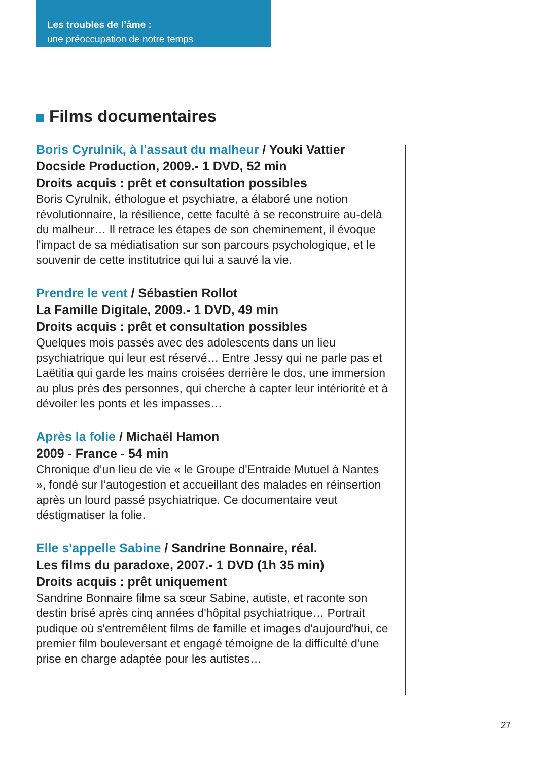Les troubles de l’âme :
une préoccupation de notre temps
Films documentaires
Boris Cyrulnik, à l'assaut du malheur / Youki Vattier
Docside Production, 2009.- 1 DVD, 52 min
Droits acquis : prêt et consultation possibles
Boris Cyrulnik, éthologue et psychiatre, a élaboré une notion révolutionnaire, la résilience, cette faculté à se reconstruire au-delà du malheur… Il retrace les étapes de son cheminement, il évoque l'impact de sa médiatisation sur son parcours psychologique, et le souvenir de cette institutrice qui lui a sauvé la vie.
Prendre le vent / Sébastien Rollot
La Famille Digitale, 2009.- 1 DVD, 49 min
Droits acquis : prêt et consultation possibles
Quelques mois passés avec des adolescents dans un lieu psychiatrique qui leur est réservé… Entre Jessy qui ne parle pas et Laëtitia qui garde les mains croisées derrière le dos, une immersion au plus près des personnes, qui cherche à capter leur intériorité et à dévoiler les ponts et les impasses…
Après la folie / Michaël Hamon
2009 - France - 54 min
Chronique d’un lieu de vie « le Groupe d’Entraide Mutuel à Nantes », fondé sur l’autogestion et accueillant des malades en réinsertion après un lourd passé psychiatrique. Ce documentaire veut déstigmatiser la folie.
Elle s'appelle Sabine / Sandrine Bonnaire, réal.
Les films du paradoxe, 2007.- 1 DVD (1h 35 min)
Droits acquis : prêt uniquement
Sandrine Bonnaire filme sa sœur Sabine, autiste, et raconte son destin brisé après cinq années d'hôpital psychiatrique… Portrait pudique où s'entremêlent films de famille et images d'aujourd'hui, ce premier film bouleversant et engagé témoigne de la difficulté d'une prise en charge adaptée pour les autistes…
27